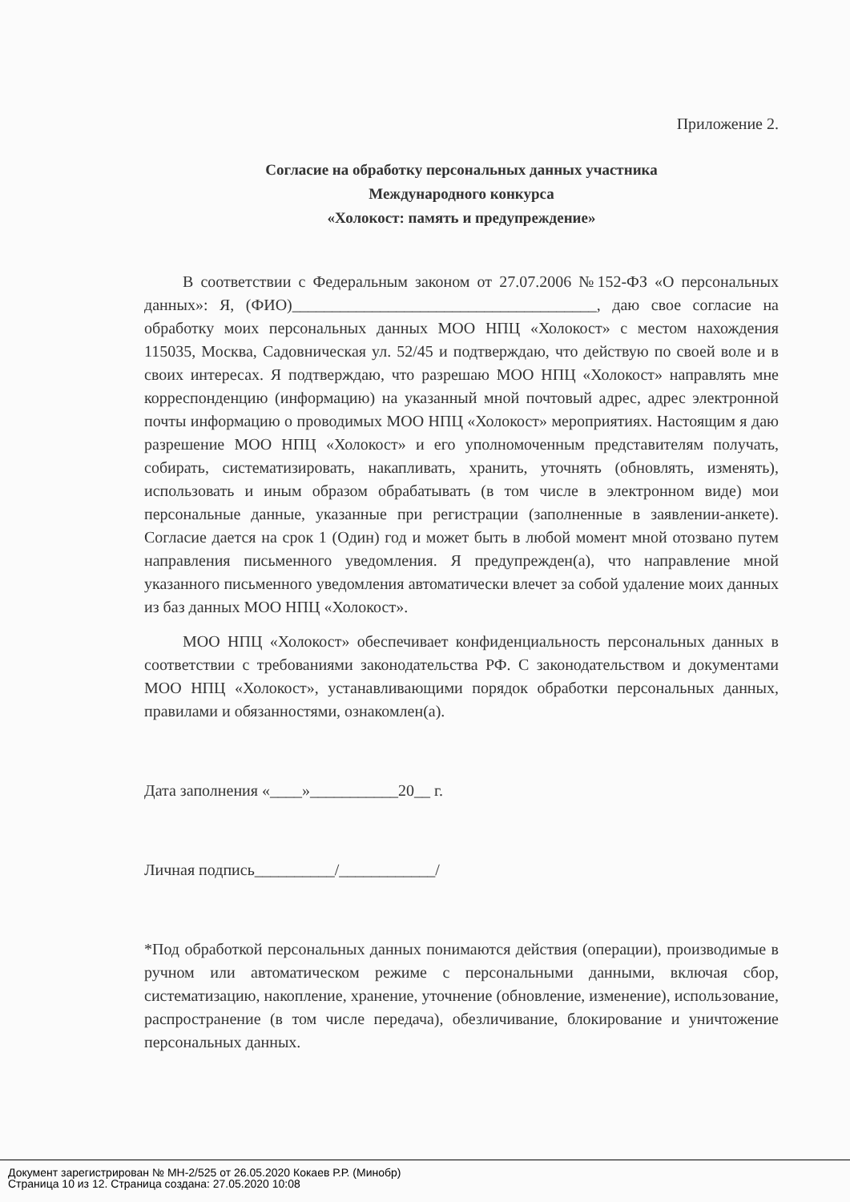Приложение 2.
Согласие на обработку персональных данных участника
Международного конкурса
«Холокост: память и предупреждение»
В соответствии с Федеральным законом от 27.07.2006 №152-ФЗ «О персональных данных»: Я, (ФИО)______________________________________, даю свое согласие на обработку моих персональных данных МОО НПЦ «Холокост» с местом нахождения 115035, Москва, Садовническая ул. 52/45 и подтверждаю, что действую по своей воле и в своих интересах. Я подтверждаю, что разрешаю МОО НПЦ «Холокост» направлять мне корреспонденцию (информацию) на указанный мной почтовый адрес, адрес электронной почты информацию о проводимых МОО НПЦ «Холокост» мероприятиях. Настоящим я даю разрешение МОО НПЦ «Холокост» и его уполномоченным представителям получать, собирать, систематизировать, накапливать, хранить, уточнять (обновлять, изменять), использовать и иным образом обрабатывать (в том числе в электронном виде) мои персональные данные, указанные при регистрации (заполненные в заявлении-анкете). Согласие дается на срок 1 (Один) год и может быть в любой момент мной отозвано путем направления письменного уведомления. Я предупрежден(а), что направление мной указанного письменного уведомления автоматически влечет за собой удаление моих данных из баз данных МОО НПЦ «Холокост».
МОО НПЦ «Холокост» обеспечивает конфиденциальность персональных данных в соответствии с требованиями законодательства РФ. С законодательством и документами МОО НПЦ «Холокост», устанавливающими порядок обработки персональных данных, правилами и обязанностями, ознакомлен(а).
Дата заполнения «____»___________20__ г.
Личная подпись__________/____________/
*Под обработкой персональных данных понимаются действия (операции), производимые в ручном или автоматическом режиме с персональными данными, включая сбор, систематизацию, накопление, хранение, уточнение (обновление, изменение), использование, распространение (в том числе передача), обезличивание, блокирование и уничтожение персональных данных.
Документ зарегистрирован № МН-2/525 от 26.05.2020 Кокаев Р.Р. (Минобр)
Страница 10 из 12. Страница создана: 27.05.2020 10:08